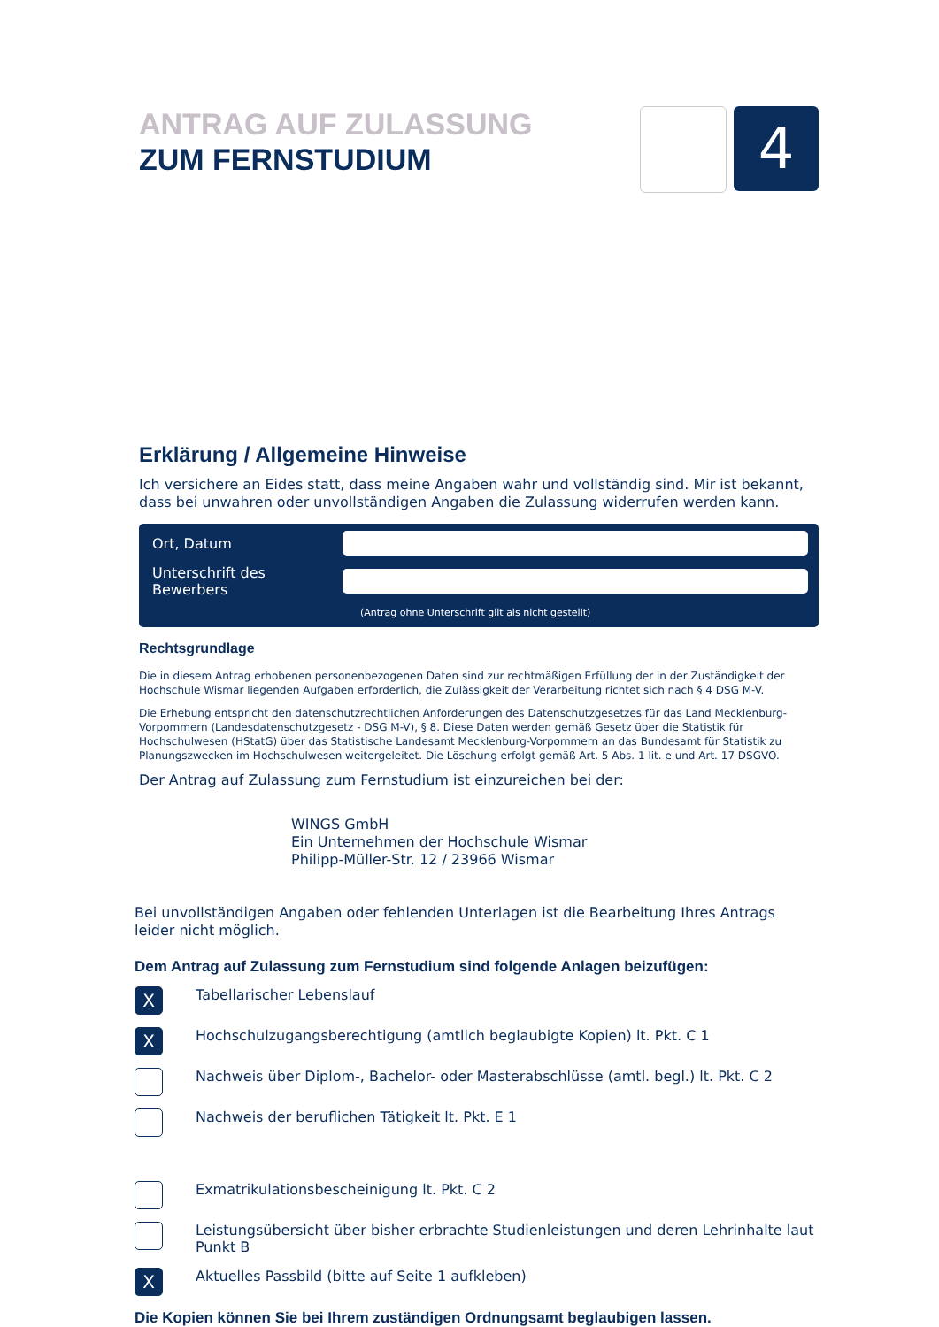ANTRAG AUF ZULASSUNG
ZUM FERNSTUDIUM
4
Erklärung / Allgemeine Hinweise
Ich versichere an Eides statt, dass meine Angaben wahr und vollständig sind. Mir ist bekannt, dass bei unwahren oder unvollständigen Angaben die Zulassung widerrufen werden kann.
Ort, Datum
Unterschrift des Bewerbers
(Antrag ohne Unterschrift gilt als nicht gestellt)
Rechtsgrundlage
Die in diesem Antrag erhobenen personenbezogenen Daten sind zur rechtmäßigen Erfüllung der in der Zuständigkeit der Hochschule Wismar liegenden Aufgaben erforderlich, die Zulässigkeit der Verarbeitung richtet sich nach § 4 DSG M-V.
Die Erhebung entspricht den datenschutzrechtlichen Anforderungen des Datenschutzgesetzes für das Land Mecklenburg-Vorpommern (Landesdatenschutzgesetz - DSG M-V), § 8. Diese Daten werden gemäß Gesetz über die Statistik für Hochschulwesen (HStatG) über das Statistische Landesamt Mecklenburg-Vorpommern an das Bundesamt für Statistik zu Planungszwecken im Hochschulwesen weitergeleitet. Die Löschung erfolgt gemäß Art. 5 Abs. 1 lit. e und Art. 17 DSGVO.
Der Antrag auf Zulassung zum Fernstudium ist einzureichen bei der:
WINGS GmbH
Ein Unternehmen der Hochschule Wismar
Philipp-Müller-Str. 12 / 23966 Wismar
Bei unvollständigen Angaben oder fehlenden Unterlagen ist die Bearbeitung Ihres Antrags leider nicht möglich.
Dem Antrag auf Zulassung zum Fernstudium sind folgende Anlagen beizufügen:
X
Tabellarischer Lebenslauf
X
Hochschulzugangsberechtigung (amtlich beglaubigte Kopien) lt. Pkt. C 1
Nachweis über Diplom-, Bachelor- oder Masterabschlüsse (amtl. begl.) lt. Pkt. C 2
Nachweis der beruflichen Tätigkeit lt. Pkt. E 1
Exmatrikulationsbescheinigung lt. Pkt. C 2
Leistungsübersicht über bisher erbrachte Studienleistungen und deren Lehrinhalte laut Punkt B
X
Aktuelles Passbild (bitte auf Seite 1 aufkleben)
Die Kopien können Sie bei Ihrem zuständigen Ordnungsamt beglaubigen lassen.